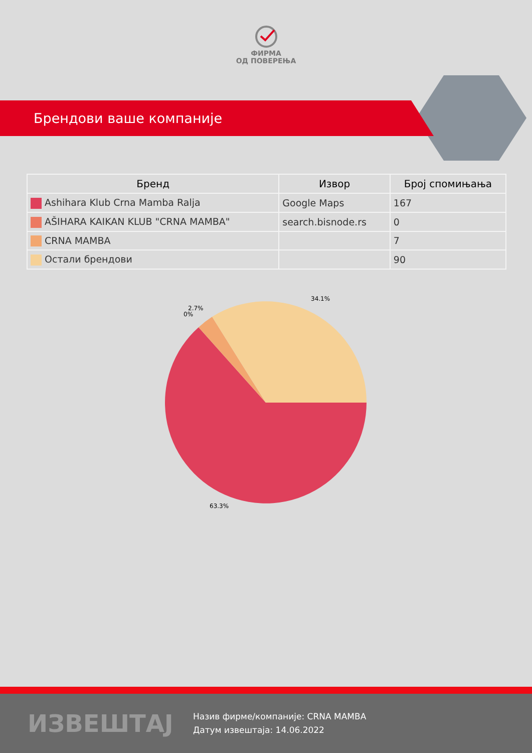ФИРМА
ОД ПОВЕРЕЊА
Брендови ваше компаније
| Бренд | Извор | Број спомињања |
| --- | --- | --- |
| Ashihara Klub Crna Mamba Ralja | Google Maps | 167 |
| AŠIHARA KAIKAN KLUB "CRNA MAMBA" | search.bisnode.rs | 0 |
| CRNA MAMBA | | 7 |
| Остали брендови | | 90 |
34.1%
2.7%
0%
63.3%
ИЗВЕШТАЈ
Назив фирме/компаније: CRNA MAMBA
Датум извештаја: 14.06.2022